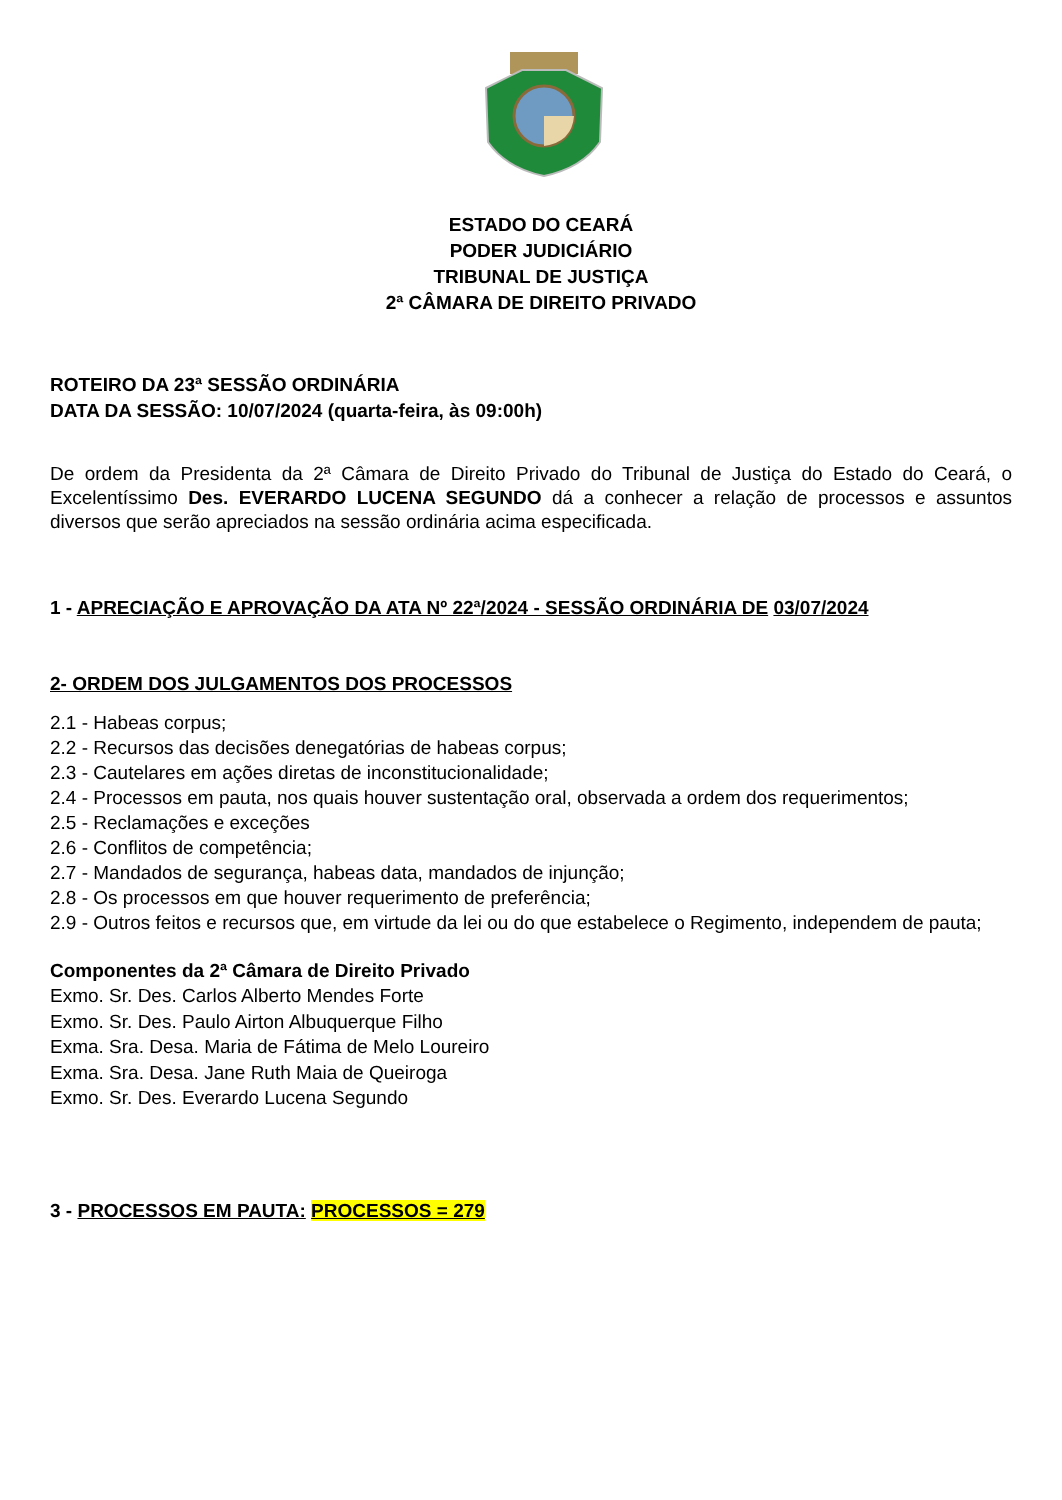ESTADO DO CEARÁ
PODER JUDICIÁRIO
TRIBUNAL DE JUSTIÇA
2ª CÂMARA DE DIREITO PRIVADO
ROTEIRO DA 23ª SESSÃO ORDINÁRIA
DATA DA SESSÃO: 10/07/2024 (quarta-feira, às 09:00h)
De ordem da Presidenta da 2ª Câmara de Direito Privado do Tribunal de Justiça do Estado do Ceará, o Excelentíssimo Des. EVERARDO LUCENA SEGUNDO dá a conhecer a relação de processos e assuntos diversos que serão apreciados na sessão ordinária acima especificada.
1 - APRECIAÇÃO E APROVAÇÃO DA ATA Nº 22ª/2024 - SESSÃO ORDINÁRIA DE 03/07/2024
2- ORDEM DOS JULGAMENTOS DOS PROCESSOS
2.1 - Habeas corpus;
2.2 - Recursos das decisões denegatórias de habeas corpus;
2.3 - Cautelares em ações diretas de inconstitucionalidade;
2.4 - Processos em pauta, nos quais houver sustentação oral, observada a ordem dos requerimentos;
2.5 - Reclamações e exceções
2.6 - Conflitos de competência;
2.7 - Mandados de segurança, habeas data, mandados de injunção;
2.8 - Os processos em que houver requerimento de preferência;
2.9 - Outros feitos e recursos que, em virtude da lei ou do que estabelece o Regimento, independem de pauta;
Componentes da 2ª Câmara de Direito Privado
Exmo. Sr. Des. Carlos Alberto Mendes Forte
Exmo. Sr. Des. Paulo Airton Albuquerque Filho
Exma. Sra. Desa. Maria de Fátima de Melo Loureiro
Exma. Sra. Desa. Jane Ruth Maia de Queiroga
Exmo. Sr. Des. Everardo Lucena Segundo
3 - PROCESSOS EM PAUTA: PROCESSOS = 279